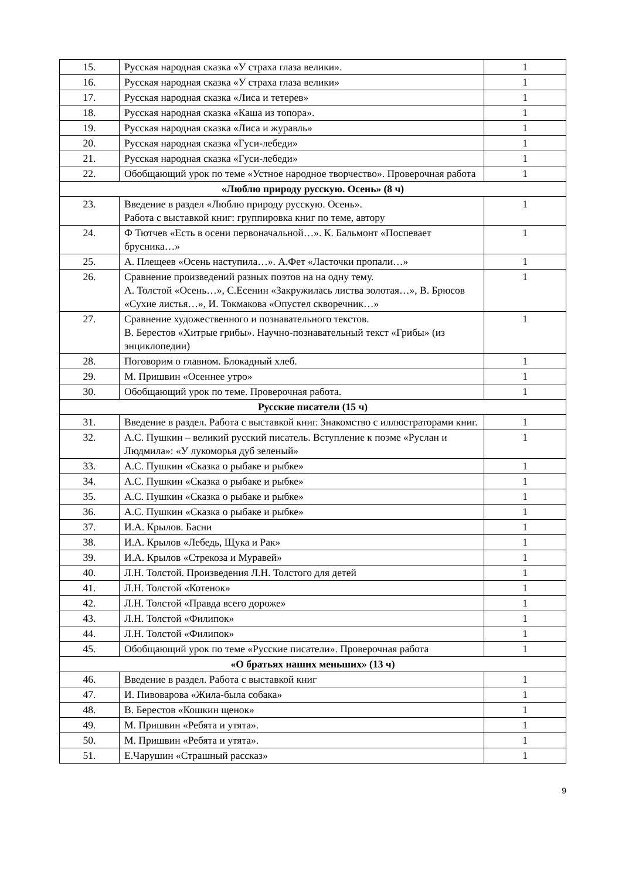| 15. | Русская народная сказка «У страха глаза велики». | 1 |
| 16. | Русская народная сказка «У страха глаза велики» | 1 |
| 17. | Русская народная сказка «Лиса и тетерев» | 1 |
| 18. | Русская народная сказка «Каша из топора». | 1 |
| 19. | Русская народная сказка «Лиса и журавль» | 1 |
| 20. | Русская народная сказка «Гуси-лебеди» | 1 |
| 21. | Русская народная сказка «Гуси-лебеди» | 1 |
| 22. | Обобщающий урок по теме «Устное народное творчество». Проверочная работа | 1 |
| «Люблю природу русскую. Осень» (8 ч) | | |
| 23. | Введение в раздел «Люблю природу русскую. Осень». Работа с выставкой книг: группировка книг по теме, автору | 1 |
| 24. | Ф Тютчев «Есть в осени первоначальной…». К. Бальмонт «Поспевает брусника…» | 1 |
| 25. | А. Плещеев «Осень наступила…». А.Фет «Ласточки пропали…» | 1 |
| 26. | Сравнение произведений разных поэтов на на одну тему. А. Толстой «Осень…», С.Есенин «Закружилась листва золотая…», В. Брюсов «Сухие листья…», И. Токмакова «Опустел скворечник…» | 1 |
| 27. | Сравнение художественного и познавательного текстов. В. Берестов «Хитрые грибы». Научно-познавательный текст «Грибы» (из энциклопедии) | 1 |
| 28. | Поговорим о главном. Блокадный хлеб. | 1 |
| 29. | М. Пришвин «Осеннее утро» | 1 |
| 30. | Обобщающий урок по теме. Проверочная работа. | 1 |
| Русские писатели (15 ч) | | |
| 31. | Введение в раздел. Работа с выставкой книг. Знакомство с иллюстраторами книг. | 1 |
| 32. | А.С. Пушкин – великий русский писатель. Вступление к поэме «Руслан и Людмила»: «У лукоморья дуб зеленый» | 1 |
| 33. | А.С. Пушкин «Сказка о рыбаке и рыбке» | 1 |
| 34. | А.С. Пушкин «Сказка о рыбаке и рыбке» | 1 |
| 35. | А.С. Пушкин «Сказка о рыбаке и рыбке» | 1 |
| 36. | А.С. Пушкин «Сказка о рыбаке и рыбке» | 1 |
| 37. | И.А. Крылов. Басни | 1 |
| 38. | И.А. Крылов «Лебедь, Щука и Рак» | 1 |
| 39. | И.А. Крылов «Стрекоза и Муравей» | 1 |
| 40. | Л.Н. Толстой. Произведения Л.Н. Толстого для детей | 1 |
| 41. | Л.Н. Толстой «Котенок» | 1 |
| 42. | Л.Н. Толстой «Правда всего дороже» | 1 |
| 43. | Л.Н. Толстой «Филипок» | 1 |
| 44. | Л.Н. Толстой «Филипок» | 1 |
| 45. | Обобщающий урок по теме «Русские писатели». Проверочная работа | 1 |
| «О братьях наших меньших» (13 ч) | | |
| 46. | Введение в раздел. Работа с выставкой книг | 1 |
| 47. | И. Пивоварова «Жила-была собака» | 1 |
| 48. | В. Берестов «Кошкин щенок» | 1 |
| 49. | М. Пришвин «Ребята и утята». | 1 |
| 50. | М. Пришвин «Ребята и утята». | 1 |
| 51. | Е.Чарушин «Страшный рассказ» | 1 |
9